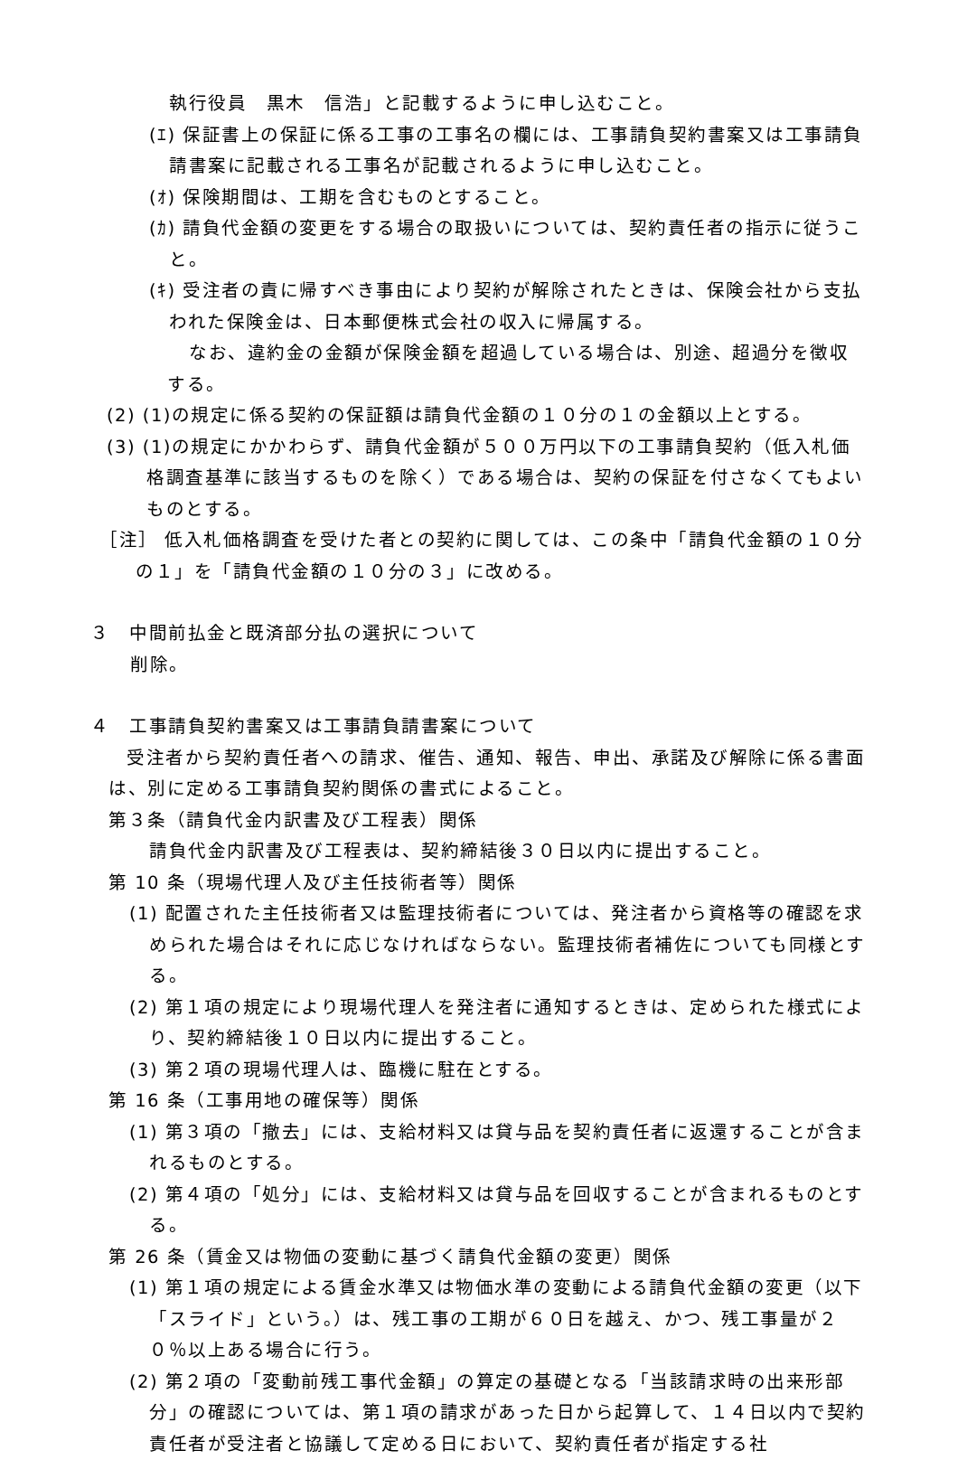執行役員　黒木　信浩」と記載するように申し込むこと。
(ｴ) 保証書上の保証に係る工事の工事名の欄には、工事請負契約書案又は工事請負請書案に記載される工事名が記載されるように申し込むこと。
(ｵ) 保険期間は、工期を含むものとすること。
(ｶ) 請負代金額の変更をする場合の取扱いについては、契約責任者の指示に従うこと。
(ｷ) 受注者の責に帰すべき事由により契約が解除されたときは、保険会社から支払われた保険金は、日本郵便株式会社の収入に帰属する。
なお、違約金の金額が保険金額を超過している場合は、別途、超過分を徴収する。
(2) (1)の規定に係る契約の保証額は請負代金額の１０分の１の金額以上とする。
(3) (1)の規定にかかわらず、請負代金額が５００万円以下の工事請負契約（低入札価格調査基準に該当するものを除く）である場合は、契約の保証を付さなくてもよいものとする。
［注］ 低入札価格調査を受けた者との契約に関しては、この条中「請負代金額の１０分の１」を「請負代金額の１０分の３」に改める。
３　中間前払金と既済部分払の選択について
削除。
４　工事請負契約書案又は工事請負請書案について
受注者から契約責任者への請求、催告、通知、報告、申出、承諾及び解除に係る書面は、別に定める工事請負契約関係の書式によること。
第３条（請負代金内訳書及び工程表）関係
請負代金内訳書及び工程表は、契約締結後３０日以内に提出すること。
第 10 条（現場代理人及び主任技術者等）関係
(1) 配置された主任技術者又は監理技術者については、発注者から資格等の確認を求められた場合はそれに応じなければならない。監理技術者補佐についても同様とする。
(2) 第１項の規定により現場代理人を発注者に通知するときは、定められた様式により、契約締結後１０日以内に提出すること。
(3) 第２項の現場代理人は、臨機に駐在とする。
第 16 条（工事用地の確保等）関係
(1) 第３項の「撤去」には、支給材料又は貸与品を契約責任者に返還することが含まれるものとする。
(2) 第４項の「処分」には、支給材料又は貸与品を回収することが含まれるものとする。
第 26 条（賃金又は物価の変動に基づく請負代金額の変更）関係
(1) 第１項の規定による賃金水準又は物価水準の変動による請負代金額の変更（以下「スライド」という。）は、残工事の工期が６０日を越え、かつ、残工事量が２０％以上ある場合に行う。
(2) 第２項の「変動前残工事代金額」の算定の基礎となる「当該請求時の出来形部分」の確認については、第１項の請求があった日から起算して、１４日以内で契約責任者が受注者と協議して定める日において、契約責任者が指定する社